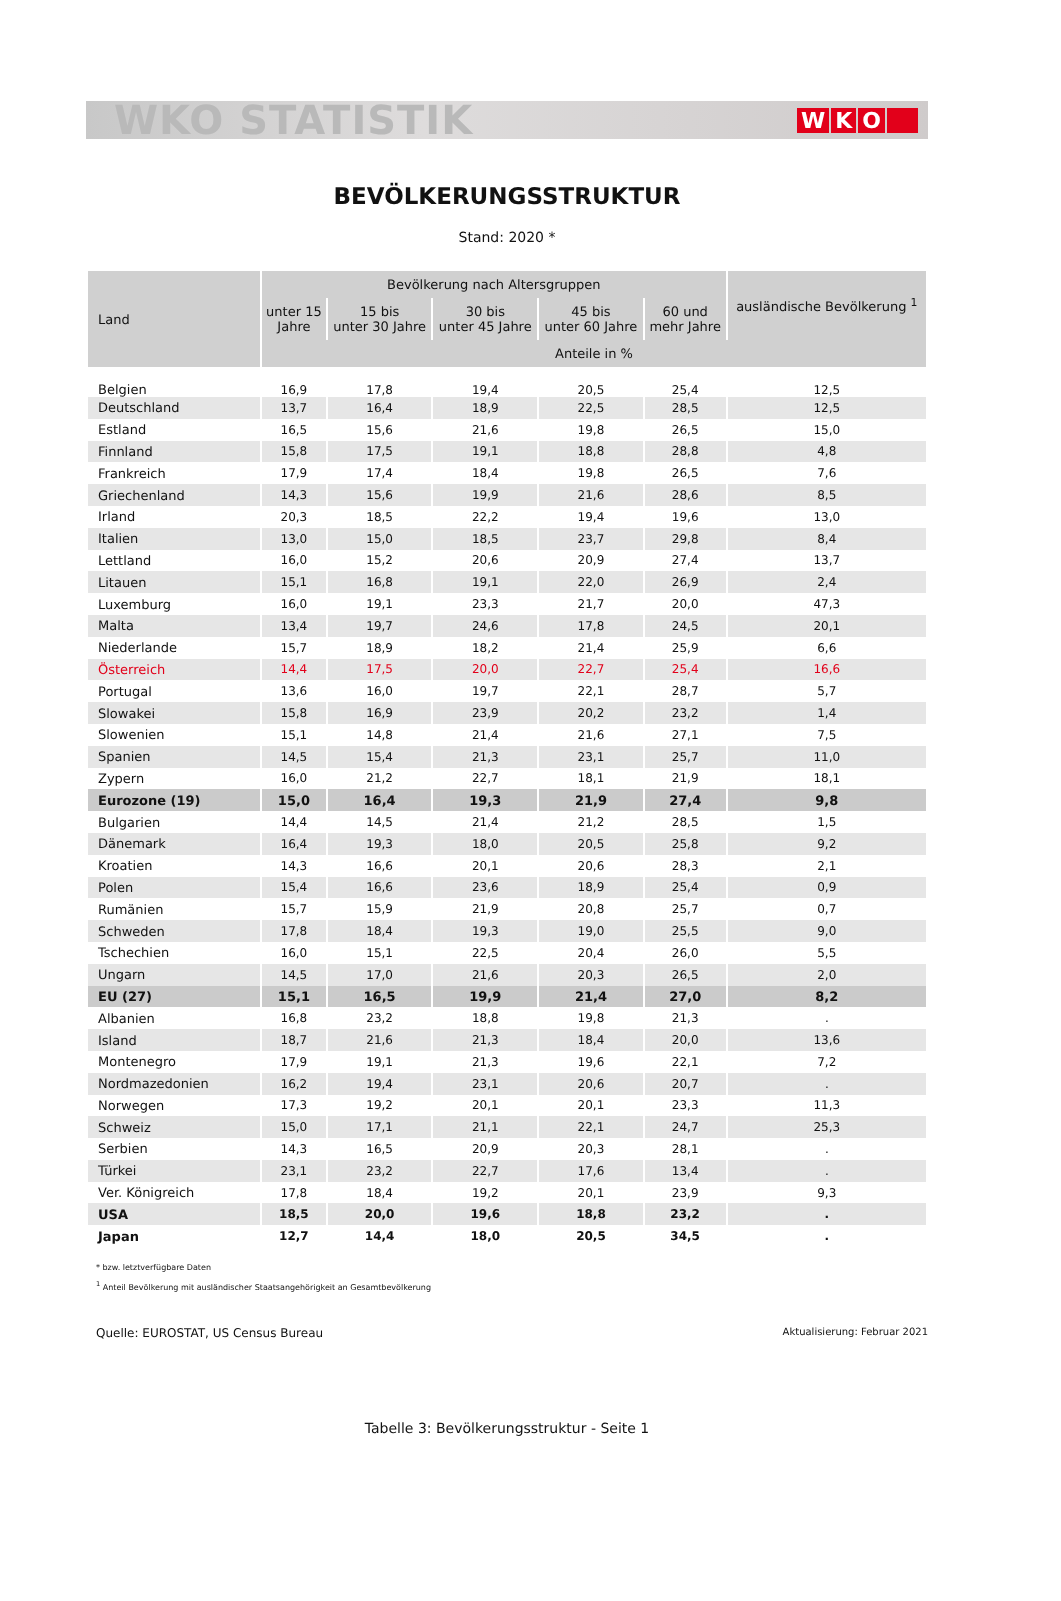WKO STATISTIK WKO
BEVÖLKERUNGSSTRUKTUR
Stand: 2020 *
| Land | Bevölkerung nach Altersgruppen | | | | | ausländische Bevölkerung <sup>1</sup> |
| --- | --- | --- | --- | --- | --- | --- |
| | unter 15 Jahre | 15 bis unter 30 Jahre | 30 bis unter 45 Jahre | 45 bis unter 60 Jahre | 60 und mehr Jahre | |
| | Anteile in % | | | | | |
| Belgien | 16,9 | 17,8 | 19,4 | 20,5 | 25,4 | 12,5 |
| Deutschland | 13,7 | 16,4 | 18,9 | 22,5 | 28,5 | 12,5 |
| Estland | 16,5 | 15,6 | 21,6 | 19,8 | 26,5 | 15,0 |
| Finnland | 15,8 | 17,5 | 19,1 | 18,8 | 28,8 | 4,8 |
| Frankreich | 17,9 | 17,4 | 18,4 | 19,8 | 26,5 | 7,6 |
| Griechenland | 14,3 | 15,6 | 19,9 | 21,6 | 28,6 | 8,5 |
| Irland | 20,3 | 18,5 | 22,2 | 19,4 | 19,6 | 13,0 |
| Italien | 13,0 | 15,0 | 18,5 | 23,7 | 29,8 | 8,4 |
| Lettland | 16,0 | 15,2 | 20,6 | 20,9 | 27,4 | 13,7 |
| Litauen | 15,1 | 16,8 | 19,1 | 22,0 | 26,9 | 2,4 |
| Luxemburg | 16,0 | 19,1 | 23,3 | 21,7 | 20,0 | 47,3 |
| Malta | 13,4 | 19,7 | 24,6 | 17,8 | 24,5 | 20,1 |
| Niederlande | 15,7 | 18,9 | 18,2 | 21,4 | 25,9 | 6,6 |
| Österreich | 14,4 | 17,5 | 20,0 | 22,7 | 25,4 | 16,6 |
| Portugal | 13,6 | 16,0 | 19,7 | 22,1 | 28,7 | 5,7 |
| Slowakei | 15,8 | 16,9 | 23,9 | 20,2 | 23,2 | 1,4 |
| Slowenien | 15,1 | 14,8 | 21,4 | 21,6 | 27,1 | 7,5 |
| Spanien | 14,5 | 15,4 | 21,3 | 23,1 | 25,7 | 11,0 |
| Zypern | 16,0 | 21,2 | 22,7 | 18,1 | 21,9 | 18,1 |
| Eurozone (19) | 15,0 | 16,4 | 19,3 | 21,9 | 27,4 | 9,8 |
| Bulgarien | 14,4 | 14,5 | 21,4 | 21,2 | 28,5 | 1,5 |
| Dänemark | 16,4 | 19,3 | 18,0 | 20,5 | 25,8 | 9,2 |
| Kroatien | 14,3 | 16,6 | 20,1 | 20,6 | 28,3 | 2,1 |
| Polen | 15,4 | 16,6 | 23,6 | 18,9 | 25,4 | 0,9 |
| Rumänien | 15,7 | 15,9 | 21,9 | 20,8 | 25,7 | 0,7 |
| Schweden | 17,8 | 18,4 | 19,3 | 19,0 | 25,5 | 9,0 |
| Tschechien | 16,0 | 15,1 | 22,5 | 20,4 | 26,0 | 5,5 |
| Ungarn | 14,5 | 17,0 | 21,6 | 20,3 | 26,5 | 2,0 |
| EU (27) | 15,1 | 16,5 | 19,9 | 21,4 | 27,0 | 8,2 |
| Albanien | 16,8 | 23,2 | 18,8 | 19,8 | 21,3 | . |
| Island | 18,7 | 21,6 | 21,3 | 18,4 | 20,0 | 13,6 |
| Montenegro | 17,9 | 19,1 | 21,3 | 19,6 | 22,1 | 7,2 |
| Nordmazedonien | 16,2 | 19,4 | 23,1 | 20,6 | 20,7 | . |
| Norwegen | 17,3 | 19,2 | 20,1 | 20,1 | 23,3 | 11,3 |
| Schweiz | 15,0 | 17,1 | 21,1 | 22,1 | 24,7 | 25,3 |
| Serbien | 14,3 | 16,5 | 20,9 | 20,3 | 28,1 | . |
| Türkei | 23,1 | 23,2 | 22,7 | 17,6 | 13,4 | . |
| Ver. Königreich | 17,8 | 18,4 | 19,2 | 20,1 | 23,9 | 9,3 |
| USA | 18,5 | 20,0 | 19,6 | 18,8 | 23,2 | . |
| Japan | 12,7 | 14,4 | 18,0 | 20,5 | 34,5 | . |
* bzw. letztverfügbare Daten
<sup>1</sup> Anteil Bevölkerung mit ausländischer Staatsangehörigkeit an Gesamtbevölkerung
Quelle: EUROSTAT, US Census Bureau Aktualisierung: Februar 2021
Tabelle 3: Bevölkerungsstruktur - Seite 1